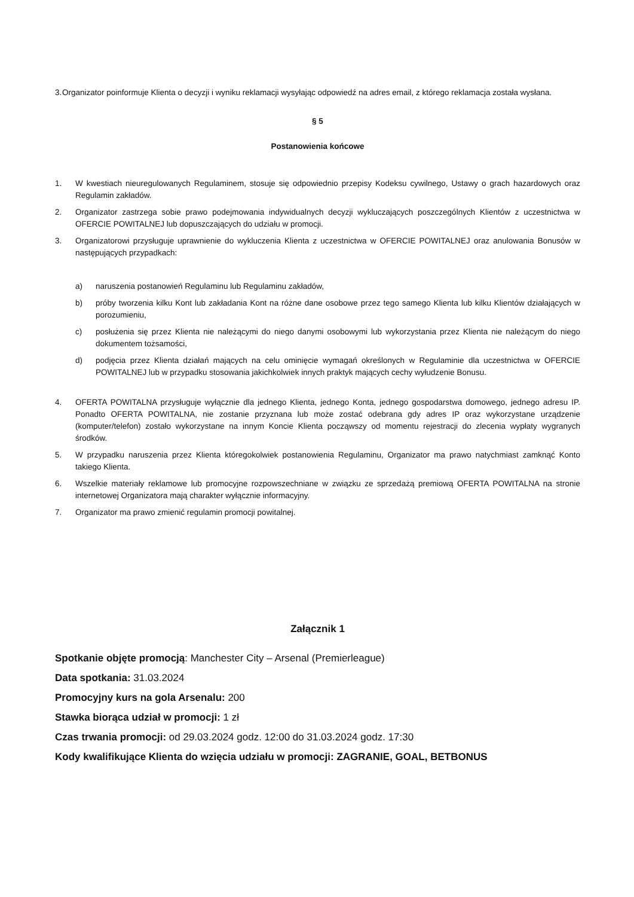3. Organizator poinformuje Klienta o decyzji i wyniku reklamacji wysyłając odpowiedź na adres email, z którego reklamacja została wysłana.
§ 5
Postanowienia końcowe
1. W kwestiach nieuregulowanych Regulaminem, stosuje się odpowiednio przepisy Kodeksu cywilnego, Ustawy o grach hazardowych oraz Regulamin zakładów.
2. Organizator zastrzega sobie prawo podejmowania indywidualnych decyzji wykluczających poszczególnych Klientów z uczestnictwa w OFERCIE POWITALNEJ lub dopuszczających do udziału w promocji.
3. Organizatorowi przysługuje uprawnienie do wykluczenia Klienta z uczestnictwa w OFERCIE POWITALNEJ oraz anulowania Bonusów w następujących przypadkach:
a) naruszenia postanowień Regulaminu lub Regulaminu zakładów,
b) próby tworzenia kilku Kont lub zakładania Kont na różne dane osobowe przez tego samego Klienta lub kilku Klientów działających w porozumieniu,
c) posłużenia się przez Klienta nie należącymi do niego danymi osobowymi lub wykorzystania przez Klienta nie należącym do niego dokumentem tożsamości,
d) podjęcia przez Klienta działań mających na celu ominięcie wymagań określonych w Regulaminie dla uczestnictwa w OFERCIE POWITALNEJ lub w przypadku stosowania jakichkolwiek innych praktyk mających cechy wyłudzenie Bonusu.
4. OFERTA POWITALNA przysługuje wyłącznie dla jednego Klienta, jednego Konta, jednego gospodarstwa domowego, jednego adresu IP. Ponadto OFERTA POWITALNA, nie zostanie przyznana lub może zostać odebrana gdy adres IP oraz wykorzystane urządzenie (komputer/telefon) zostało wykorzystane na innym Koncie Klienta począwszy od momentu rejestracji do zlecenia wypłaty wygranych środków.
5. W przypadku naruszenia przez Klienta któregokolwiek postanowienia Regulaminu, Organizator ma prawo natychmiast zamknąć Konto takiego Klienta.
6. Wszelkie materiały reklamowe lub promocyjne rozpowszechniane w związku ze sprzedażą premiową OFERTA POWITALNA na stronie internetowej Organizatora mają charakter wyłącznie informacyjny.
7. Organizator ma prawo zmienić regulamin promocji powitalnej.
Załącznik 1
Spotkanie objęte promocją: Manchester City – Arsenal (Premierleague)
Data spotkania: 31.03.2024
Promocyjny kurs na gola Arsenalu: 200
Stawka biorąca udział w promocji: 1 zł
Czas trwania promocji: od 29.03.2024 godz. 12:00 do 31.03.2024 godz. 17:30
Kody kwalifikujące Klienta do wzięcia udziału w promocji: ZAGRANIE, GOAL, BETBONUS